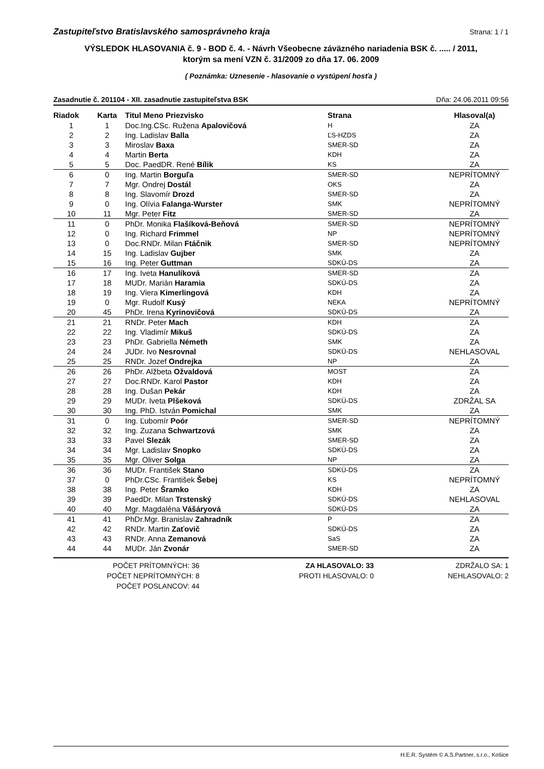Zastupiteľstvo Bratislavského samosprávneho kraja Strana: 1 / 1
VÝSLEDOK HLASOVANIA č. 9 - BOD č. 4. - Návrh Všeobecne záväzného nariadenia BSK č. ..... / 2011,
ktorým sa mení VZN č. 31/2009 zo dňa 17. 06. 2009
( Poznámka: Uznesenie - hlasovanie o vystúpení hosťa )
Zasadnutie č. 201104 - XII. zasadnutie zastupiteľstva BSK Dňa: 24.06.2011 09:56
| Riadok | Karta | Titul Meno Priezvisko | Strana | Hlasoval(a) |
| --- | --- | --- | --- | --- |
| 1 | 1 | Doc.Ing.CSc. Ružena Apalovičová | H | ZA |
| 2 | 2 | Ing. Ladislav Balla | ĽS-HZDS | ZA |
| 3 | 3 | Miroslav Baxa | SMER-SD | ZA |
| 4 | 4 | Martin Berta | KDH | ZA |
| 5 | 5 | Doc. PaedDR. René Bílik | KS | ZA |
| 6 | 0 | Ing. Martin Borguľa | SMER-SD | NEPRÍTOMNÝ |
| 7 | 7 | Mgr. Ondrej Dostál | OKS | ZA |
| 8 | 8 | Ing. Slavomír Drozd | SMER-SD | ZA |
| 9 | 0 | Ing. Olívia Falanga-Wurster | SMK | NEPRÍTOMNÝ |
| 10 | 11 | Mgr. Peter Fitz | SMER-SD | ZA |
| 11 | 0 | PhDr. Monika Flašíková-Beňová | SMER-SD | NEPRÍTOMNÝ |
| 12 | 0 | Ing. Richard Frimmel | NP | NEPRÍTOMNÝ |
| 13 | 0 | Doc.RNDr. Milan Ftáčnik | SMER-SD | NEPRÍTOMNÝ |
| 14 | 15 | Ing. Ladislav Gujber | SMK | ZA |
| 15 | 16 | Ing. Peter Guttman | SDKÚ-DS | ZA |
| 16 | 17 | Ing. Iveta Hanulíková | SMER-SD | ZA |
| 17 | 18 | MUDr. Marián Haramia | SDKÚ-DS | ZA |
| 18 | 19 | Ing. Viera Kimerlingová | KDH | ZA |
| 19 | 0 | Mgr. Rudolf Kusý | NEKA | NEPRÍTOMNÝ |
| 20 | 45 | PhDr. Irena Kyrinovičová | SDKÚ-DS | ZA |
| 21 | 21 | RNDr. Peter Mach | KDH | ZA |
| 22 | 22 | Ing. Vladimír Mikuš | SDKÚ-DS | ZA |
| 23 | 23 | PhDr. Gabriella Németh | SMK | ZA |
| 24 | 24 | JUDr. Ivo Nesrovnal | SDKÚ-DS | NEHLASOVAL |
| 25 | 25 | RNDr. Jozef Ondrejka | NP | ZA |
| 26 | 26 | PhDr. Alžbeta Ožvaldová | MOST | ZA |
| 27 | 27 | Doc.RNDr. Karol Pastor | KDH | ZA |
| 28 | 28 | Ing. Dušan Pekár | KDH | ZA |
| 29 | 29 | MUDr. Iveta Plšeková | SDKÚ-DS | ZDRŽAL SA |
| 30 | 30 | Ing. PhD. István Pomichal | SMK | ZA |
| 31 | 0 | Ing. Ľubomír Poór | SMER-SD | NEPRÍTOMNÝ |
| 32 | 32 | Ing. Zuzana Schwartzová | SMK | ZA |
| 33 | 33 | Pavel Slezák | SMER-SD | ZA |
| 34 | 34 | Mgr. Ladislav Snopko | SDKÚ-DS | ZA |
| 35 | 35 | Mgr. Oliver Solga | NP | ZA |
| 36 | 36 | MUDr. František Stano | SDKÚ-DS | ZA |
| 37 | 0 | PhDr.CSc. František Šebej | KS | NEPRÍTOMNÝ |
| 38 | 38 | Ing. Peter Šramko | KDH | ZA |
| 39 | 39 | PaedDr. Milan Trstenský | SDKÚ-DS | NEHLASOVAL |
| 40 | 40 | Mgr. Magdaléna Vášáryová | SDKÚ-DS | ZA |
| 41 | 41 | PhDr.Mgr. Branislav Zahradník | P | ZA |
| 42 | 42 | RNDr. Martin Zaťovič | SDKÚ-DS | ZA |
| 43 | 43 | RNDr. Anna Zemanová | SaS | ZA |
| 44 | 44 | MUDr. Ján Zvonár | SMER-SD | ZA |
POČET PRÍTOMNÝCH: 36
POČET NEPRÍTOMNÝCH: 8
POČET POSLANCOV: 44
ZA HLASOVALO: 33
PROTI HLASOVALO: 0
ZDRŽALO SA: 1
NEHLASOVALO: 2
H.E.R. Systém © A.S.Partner, s.r.o., Košice